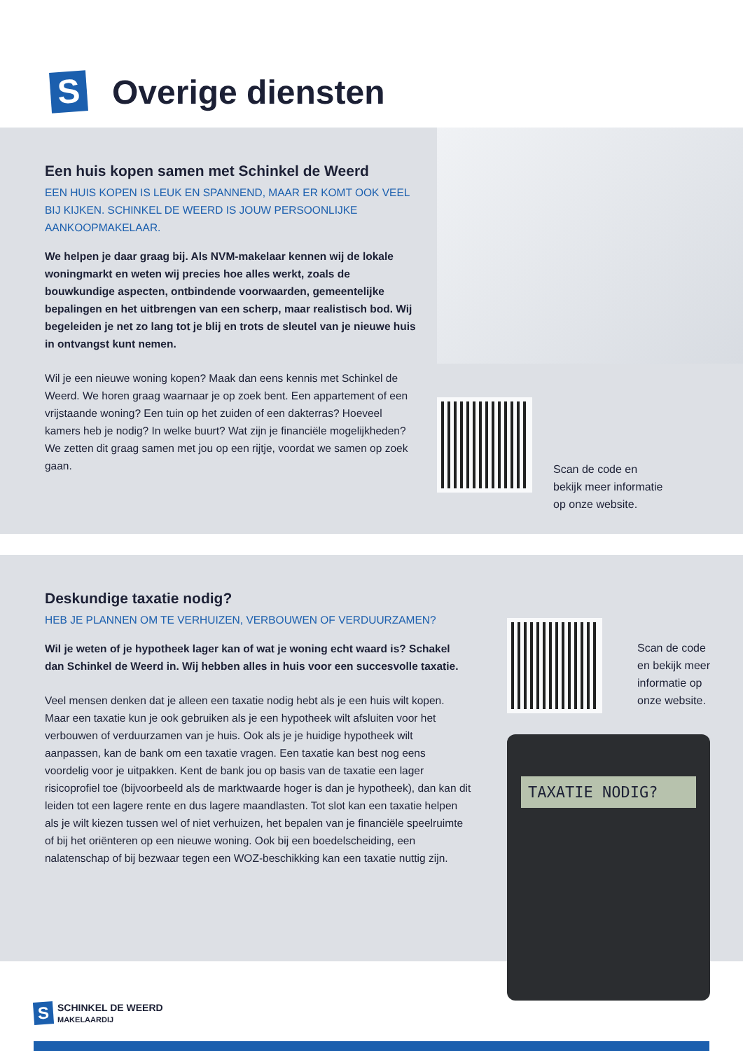S
Overige diensten
Een huis kopen samen met Schinkel de Weerd
EEN HUIS KOPEN IS LEUK EN SPANNEND, MAAR ER KOMT OOK VEEL BIJ KIJKEN. SCHINKEL DE WEERD IS JOUW PERSOONLIJKE AANKOOPMAKELAAR.
We helpen je daar graag bij. Als NVM-makelaar kennen wij de lokale woningmarkt en weten wij precies hoe alles werkt, zoals de bouwkundige aspecten, ontbindende voorwaarden, gemeentelijke bepalingen en het uitbrengen van een scherp, maar realistisch bod. Wij begeleiden je net zo lang tot je blij en trots de sleutel van je nieuwe huis in ontvangst kunt nemen.
Wil je een nieuwe woning kopen? Maak dan eens kennis met Schinkel de Weerd. We horen graag waarnaar je op zoek bent. Een appartement of een vrijstaande woning? Een tuin op het zuiden of een dakterras? Hoeveel kamers heb je nodig? In welke buurt? Wat zijn je financiële mogelijkheden? We zetten dit graag samen met jou op een rijtje, voordat we samen op zoek gaan.
Scan de code en
bekijk meer informatie
op onze website.
Deskundige taxatie nodig?
HEB JE PLANNEN OM TE VERHUIZEN, VERBOUWEN OF VERDUURZAMEN?
Wil je weten of je hypotheek lager kan of wat je woning echt waard is? Schakel dan Schinkel de Weerd in. Wij hebben alles in huis voor een succesvolle taxatie.
Veel mensen denken dat je alleen een taxatie nodig hebt als je een huis wilt kopen. Maar een taxatie kun je ook gebruiken als je een hypotheek wilt afsluiten voor het verbouwen of verduurzamen van je huis. Ook als je je huidige hypotheek wilt aanpassen, kan de bank om een taxatie vragen. Een taxatie kan best nog eens voordelig voor je uitpakken. Kent de bank jou op basis van de taxatie een lager risicoprofiel toe (bijvoorbeeld als de marktwaarde hoger is dan je hypotheek), dan kan dit leiden tot een lagere rente en dus lagere maandlasten. Tot slot kan een taxatie helpen als je wilt kiezen tussen wel of niet verhuizen, het bepalen van je financiële speelruimte of bij het oriënteren op een nieuwe woning. Ook bij een boedelscheiding, een nalatenschap of bij bezwaar tegen een WOZ-beschikking kan een taxatie nuttig zijn.
Scan de code
en bekijk meer
informatie op
onze website.
TAXATIE NODIG?
S
SCHINKEL DE WEERD
MAKELAARDIJ